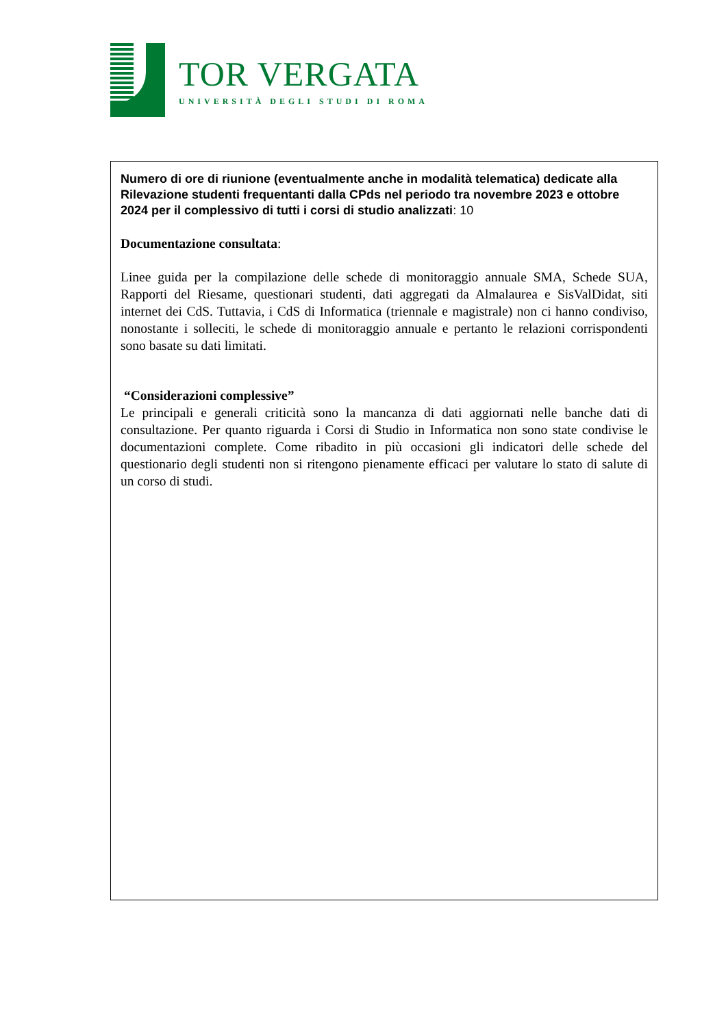TOR VERGATA
UNIVERSITÀ DEGLI STUDI DI ROMA
Numero di ore di riunione (eventualmente anche in modalità telematica) dedicate alla Rilevazione studenti frequentanti dalla CPds nel periodo tra novembre 2023 e ottobre 2024 per il complessivo di tutti i corsi di studio analizzati: 10
Documentazione consultata:
Linee guida per la compilazione delle schede di monitoraggio annuale SMA, Schede SUA, Rapporti del Riesame, questionari studenti, dati aggregati da Almalaurea e SisValDidat, siti internet dei CdS. Tuttavia, i CdS di Informatica (triennale e magistrale) non ci hanno condiviso, nonostante i solleciti, le schede di monitoraggio annuale e pertanto le relazioni corrispondenti sono basate su dati limitati.
“Considerazioni complessive”
Le principali e generali criticità sono la mancanza di dati aggiornati nelle banche dati di consultazione. Per quanto riguarda i Corsi di Studio in Informatica non sono state condivise le documentazioni complete. Come ribadito in più occasioni gli indicatori delle schede del questionario degli studenti non si ritengono pienamente efficaci per valutare lo stato di salute di un corso di studi.